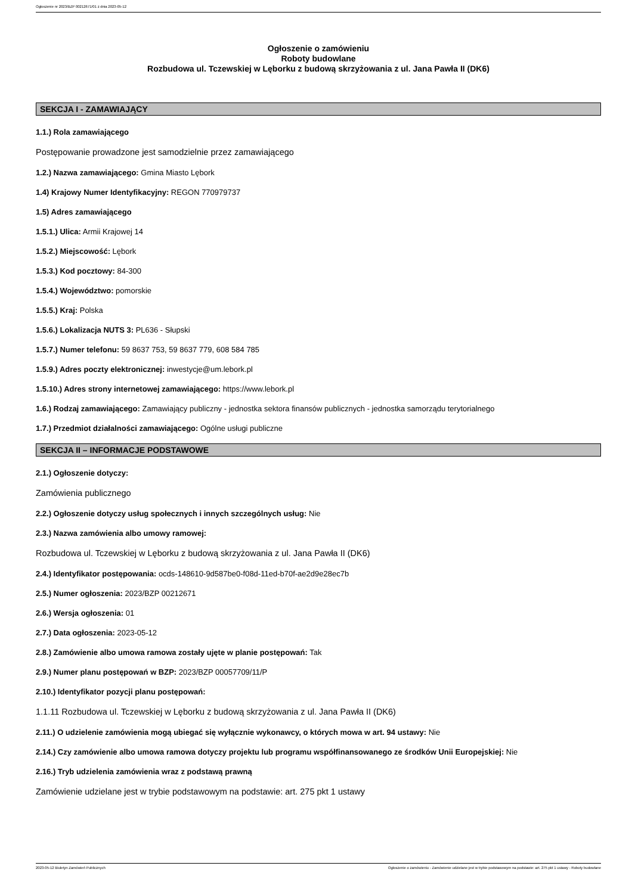Ogłoszenie nr 2023/BZP 00212671/01 z dnia 2023-05-12
Ogłoszenie o zamówieniu
Roboty budowlane
Rozbudowa ul. Tczewskiej w Lęborku z budową skrzyżowania z ul. Jana Pawła II (DK6)
SEKCJA I - ZAMAWIAJĄCY
1.1.) Rola zamawiającego
Postępowanie prowadzone jest samodzielnie przez zamawiającego
1.2.) Nazwa zamawiającego: Gmina Miasto Lębork
1.4) Krajowy Numer Identyfikacyjny: REGON 770979737
1.5) Adres zamawiającego
1.5.1.) Ulica: Armii Krajowej 14
1.5.2.) Miejscowość: Lębork
1.5.3.) Kod pocztowy: 84-300
1.5.4.) Województwo: pomorskie
1.5.5.) Kraj: Polska
1.5.6.) Lokalizacja NUTS 3: PL636 - Słupski
1.5.7.) Numer telefonu: 59 8637 753, 59 8637 779, 608 584 785
1.5.9.) Adres poczty elektronicznej: inwestycje@um.lebork.pl
1.5.10.) Adres strony internetowej zamawiającego: https://www.lebork.pl
1.6.) Rodzaj zamawiającego: Zamawiający publiczny - jednostka sektora finansów publicznych - jednostka samorządu terytorialnego
1.7.) Przedmiot działalności zamawiającego: Ogólne usługi publiczne
SEKCJA II – INFORMACJE PODSTAWOWE
2.1.) Ogłoszenie dotyczy:
Zamówienia publicznego
2.2.) Ogłoszenie dotyczy usług społecznych i innych szczególnych usług: Nie
2.3.) Nazwa zamówienia albo umowy ramowej:
Rozbudowa ul. Tczewskiej w Lęborku z budową skrzyżowania z ul. Jana Pawła II (DK6)
2.4.) Identyfikator postępowania: ocds-148610-9d587be0-f08d-11ed-b70f-ae2d9e28ec7b
2.5.) Numer ogłoszenia: 2023/BZP 00212671
2.6.) Wersja ogłoszenia: 01
2.7.) Data ogłoszenia: 2023-05-12
2.8.) Zamówienie albo umowa ramowa zostały ujęte w planie postępowań: Tak
2.9.) Numer planu postępowań w BZP: 2023/BZP 00057709/11/P
2.10.) Identyfikator pozycji planu postępowań:
1.1.11 Rozbudowa ul. Tczewskiej w Lęborku z budową skrzyżowania z ul. Jana Pawła II (DK6)
2.11.) O udzielenie zamówienia mogą ubiegać się wyłącznie wykonawcy, o których mowa w art. 94 ustawy: Nie
2.14.) Czy zamówienie albo umowa ramowa dotyczy projektu lub programu współfinansowanego ze środków Unii Europejskiej: Nie
2.16.) Tryb udzielenia zamówienia wraz z podstawą prawną
Zamówienie udzielane jest w trybie podstawowym na podstawie: art. 275 pkt 1 ustawy
2023-05-12 Biuletyn Zamówień Publicznych Ogłoszenie o zamówieniu - Zamówienie udzielane jest w trybie podstawowym na podstawie: art. 275 pkt 1 ustawy - Roboty budowlane